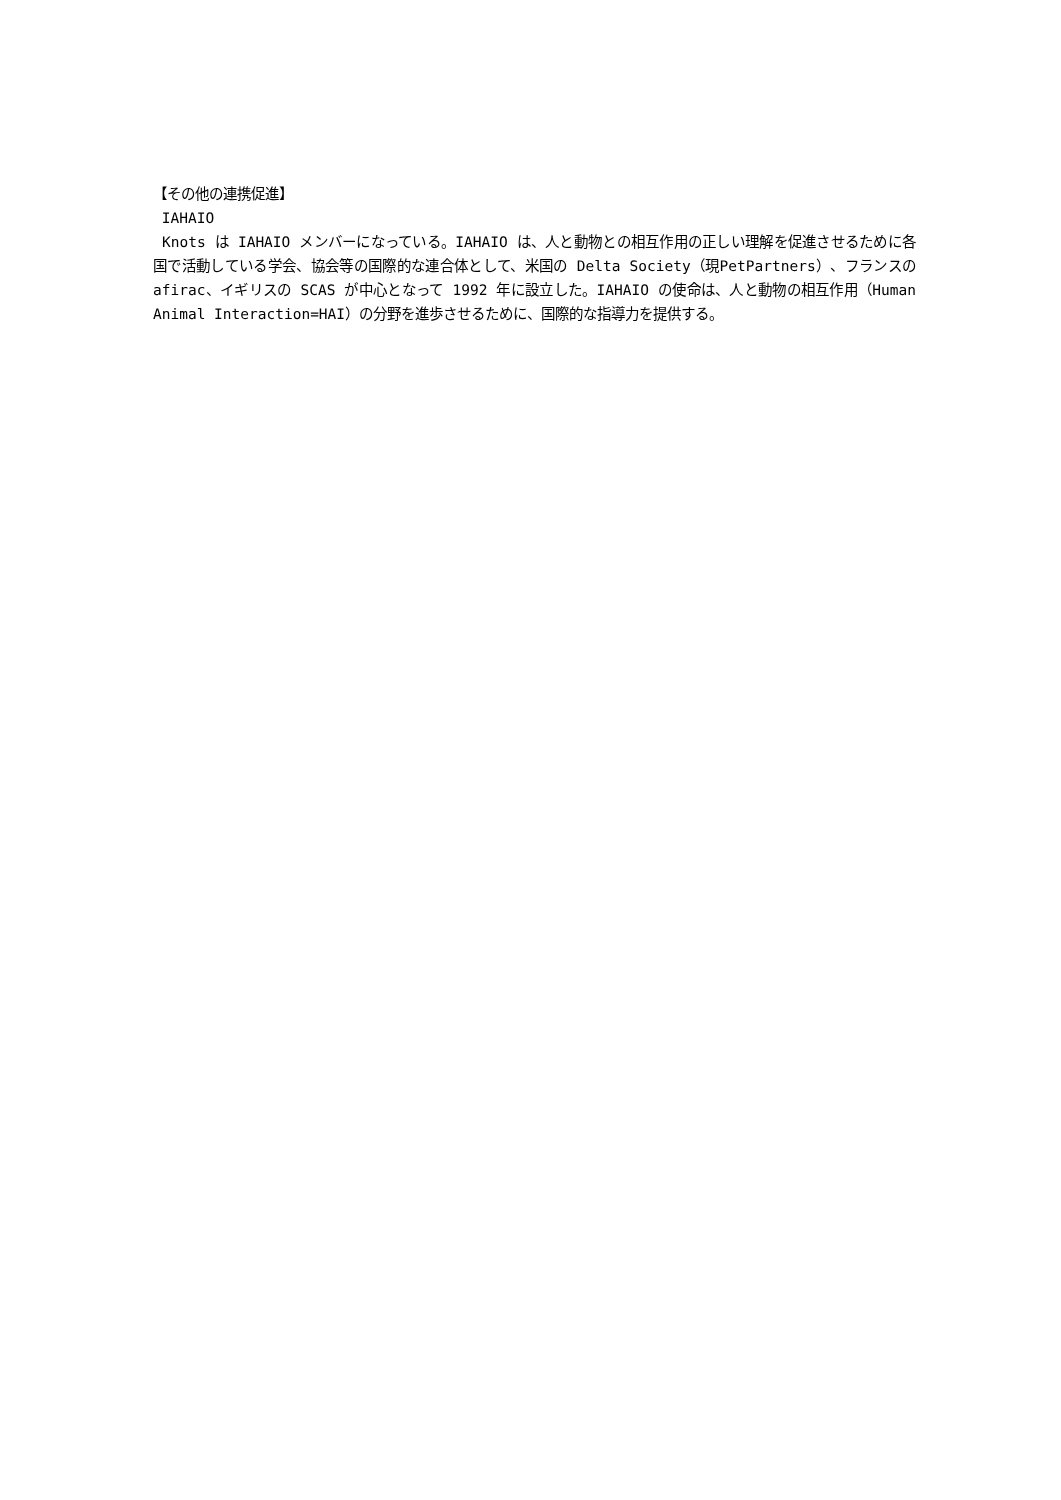【その他の連携促進】
IAHAIO
Knots は IAHAIO メンバーになっている。IAHAIO は、人と動物との相互作用の正しい理解を促進させるために各国で活動している学会、協会等の国際的な連合体として、米国の Delta Society（現PetPartners）、フランスの afirac、イギリスの SCAS が中心となって 1992 年に設立した。IAHAIO の使命は、人と動物の相互作用（Human Animal Interaction=HAI）の分野を進歩させるために、国際的な指導力を提供する。